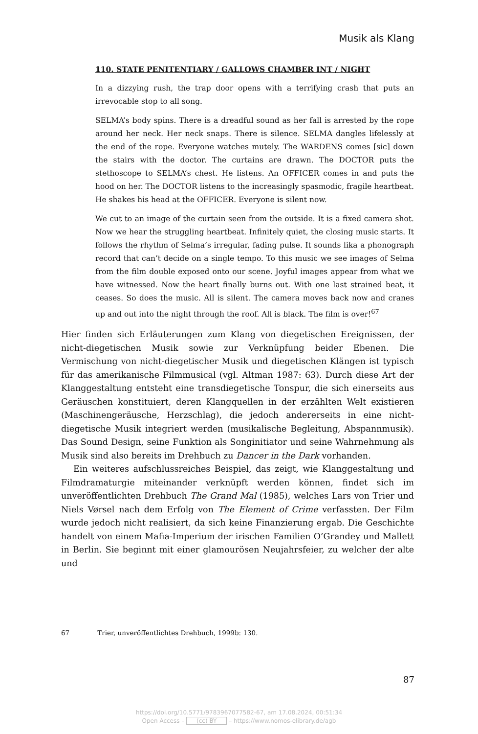Musik als Klang
110. STATE PENITENTIARY / GALLOWS CHAMBER INT / NIGHT
In a dizzying rush, the trap door opens with a terrifying crash that puts an irrevocable stop to all song.
SELMA’s body spins. There is a dreadful sound as her fall is arrested by the rope around her neck. Her neck snaps. There is silence. SELMA dangles lifelessly at the end of the rope. Everyone watches mutely. The WARDENS comes [sic] down the stairs with the doctor. The curtains are drawn. The DOCTOR puts the stethoscope to SELMA’s chest. He listens. An OFFICER comes in and puts the hood on her. The DOCTOR listens to the increasingly spasmodic, fragile heartbeat. He shakes his head at the OFFICER. Everyone is silent now.
We cut to an image of the curtain seen from the outside. It is a fixed camera shot. Now we hear the struggling heartbeat. Infinitely quiet, the closing music starts. It follows the rhythm of Selma’s irregular, fading pulse. It sounds lika a phonograph record that can’t decide on a single tempo. To this music we see images of Selma from the film double exposed onto our scene. Joyful images appear from what we have witnessed. Now the heart finally burns out. With one last strained beat, it ceases. So does the music. All is silent. The camera moves back now and cranes up and out into the night through the roof. All is black. The film is over!<sup>67</sup>
Hier finden sich Erläuterungen zum Klang von diegetischen Ereignissen, der nicht-diegetischen Musik sowie zur Verknüpfung beider Ebenen. Die Vermischung von nicht-diegetischer Musik und diegetischen Klängen ist typisch für das amerikanische Filmmusical (vgl. Altman 1987: 63). Durch diese Art der Klanggestaltung entsteht eine transdiegetische Tonspur, die sich einerseits aus Geräuschen konstituiert, deren Klangquellen in der erzählten Welt existieren (Maschinengeräusche, Herzschlag), die jedoch andererseits in eine nicht-diegetische Musik integriert werden (musikalische Begleitung, Abspannmusik). Das Sound Design, seine Funktion als Songinitiator und seine Wahrnehmung als Musik sind also bereits im Drehbuch zu Dancer in the Dark vorhanden.
Ein weiteres aufschlussreiches Beispiel, das zeigt, wie Klanggestaltung und Filmdramaturgie miteinander verknüpft werden können, findet sich im unveröffentlichten Drehbuch The Grand Mal (1985), welches Lars von Trier und Niels Vørsel nach dem Erfolg von The Element of Crime verfassten. Der Film wurde jedoch nicht realisiert, da sich keine Finanzierung ergab. Die Geschichte handelt von einem Mafia-Imperium der irischen Familien O’Grandey und Mallett in Berlin. Sie beginnt mit einer glamourösen Neujahrsfeier, zu welcher der alte und
67 Trier, unveröffentlichtes Drehbuch, 1999b: 130.
87
https://doi.org/10.5771/9783967077582-67, am 17.08.2024, 00:51:34
Open Access – (cc) BY – https://www.nomos-elibrary.de/agb